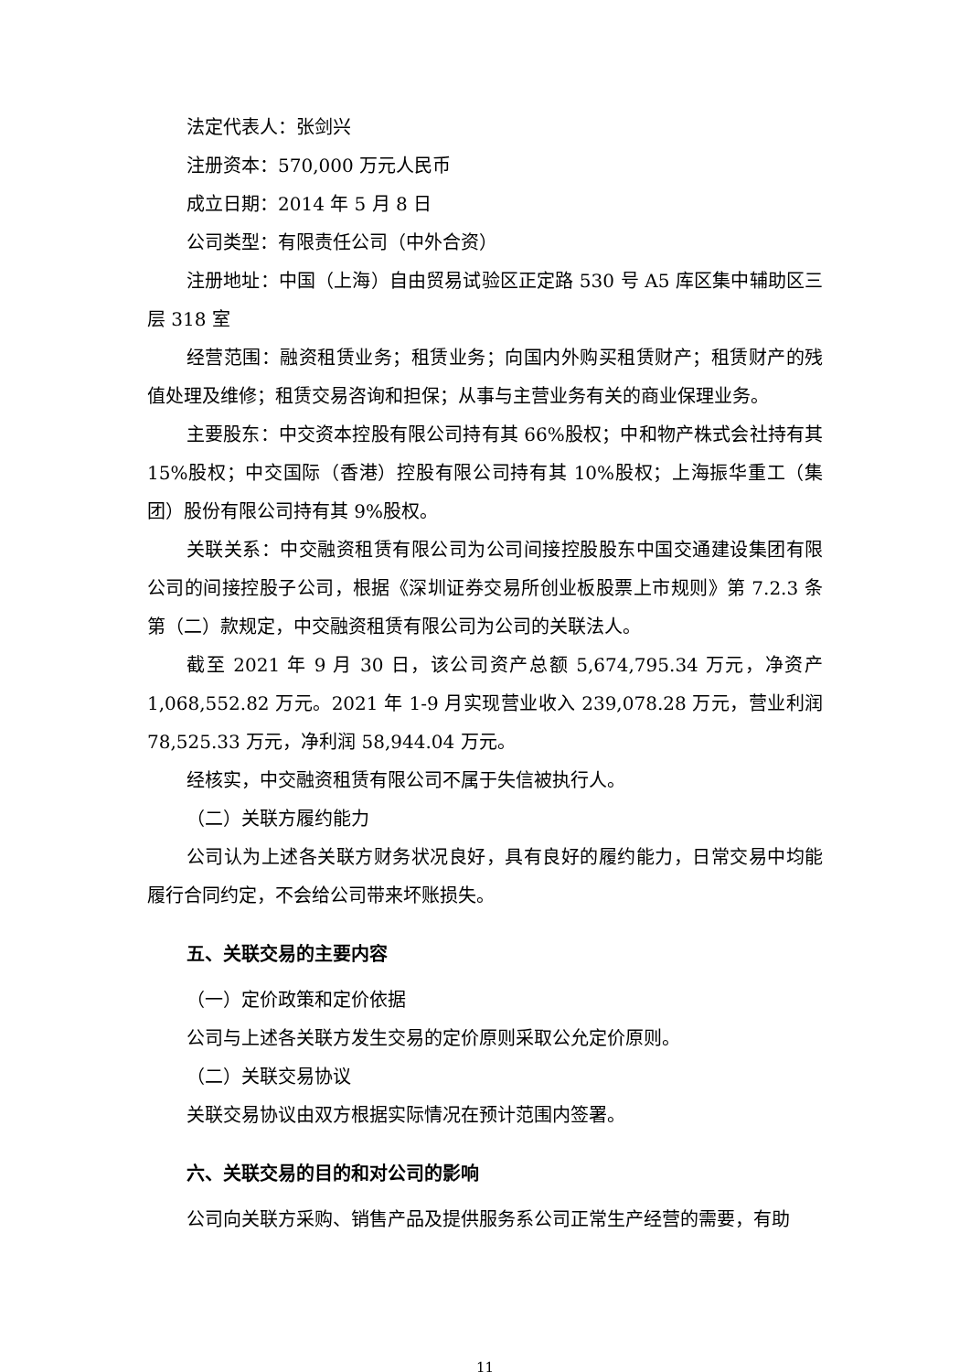法定代表人：张剑兴
注册资本：570,000 万元人民币
成立日期：2014 年 5 月 8 日
公司类型：有限责任公司（中外合资）
注册地址：中国（上海）自由贸易试验区正定路 530 号 A5 库区集中辅助区三层 318 室
经营范围：融资租赁业务；租赁业务；向国内外购买租赁财产；租赁财产的残值处理及维修；租赁交易咨询和担保；从事与主营业务有关的商业保理业务。
主要股东：中交资本控股有限公司持有其 66%股权；中和物产株式会社持有其 15%股权；中交国际（香港）控股有限公司持有其 10%股权；上海振华重工（集团）股份有限公司持有其 9%股权。
关联关系：中交融资租赁有限公司为公司间接控股股东中国交通建设集团有限公司的间接控股子公司，根据《深圳证券交易所创业板股票上市规则》第 7.2.3 条第（二）款规定，中交融资租赁有限公司为公司的关联法人。
截至 2021 年 9 月 30 日，该公司资产总额 5,674,795.34 万元，净资产 1,068,552.82 万元。2021 年 1-9 月实现营业收入 239,078.28 万元，营业利润 78,525.33 万元，净利润 58,944.04 万元。
经核实，中交融资租赁有限公司不属于失信被执行人。
（二）关联方履约能力
公司认为上述各关联方财务状况良好，具有良好的履约能力，日常交易中均能履行合同约定，不会给公司带来坏账损失。
五、关联交易的主要内容
（一）定价政策和定价依据
公司与上述各关联方发生交易的定价原则采取公允定价原则。
（二）关联交易协议
关联交易协议由双方根据实际情况在预计范围内签署。
六、关联交易的目的和对公司的影响
公司向关联方采购、销售产品及提供服务系公司正常生产经营的需要，有助
11